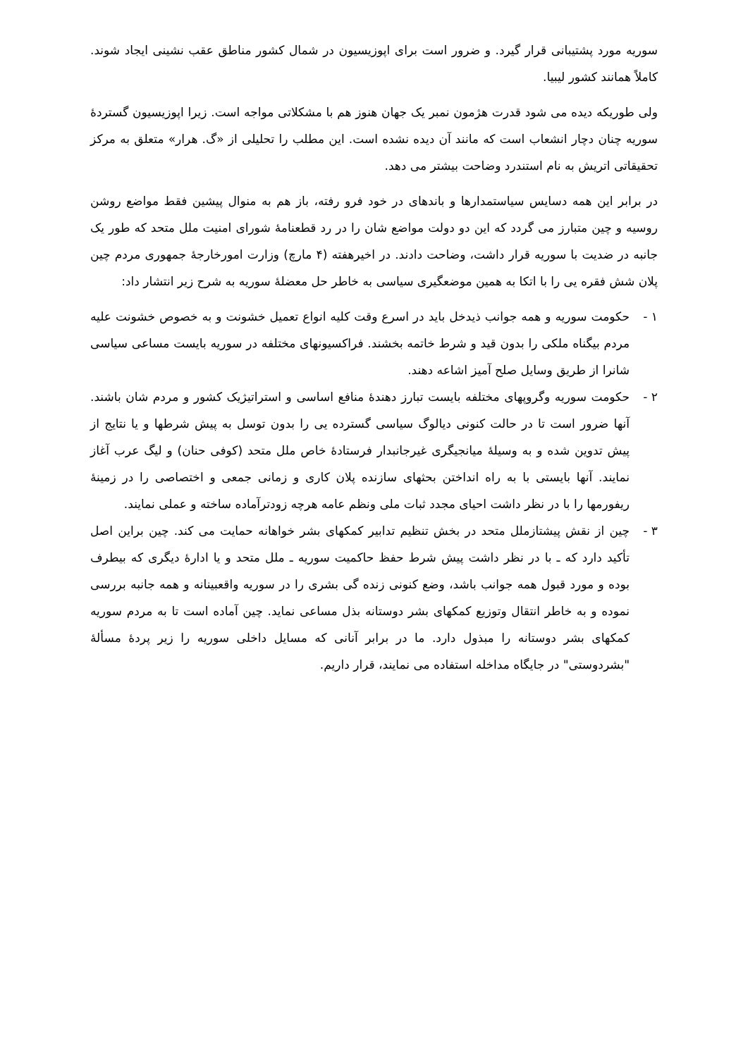سوریه مورد پشتیبانی قرار گیرد. و ضرور است برای اپوزیسیون در شمال کشور مناطق عقب نشینی ایجاد شوند. کاملاً همانند کشور لیبیا.
ولی طوریکه دیده می شود قدرت هژمون نمبر یک جهان هنوز هم با مشکلاتی مواجه است. زیرا اپوزیسیون گستردۀ سوریه چنان دچار انشعاب است که مانند آن دیده نشده است. این مطلب را تحلیلی از «گ. هرار» متعلق به مرکز تحقیقاتی اتریش به نام استندرد وضاحت بیشتر می دهد.
در برابر این همه دسایس سیاستمدارها و باندهای در خود فرو رفته، باز هم به منوال پیشین فقط مواضع روشن روسیه و چین متبارز می گردد که این دو دولت مواضع شان را در رد قطعنامۀ شورای امنیت ملل متحد که طور یک جانبه در ضدیت با سوریه قرار داشت، وضاحت دادند. در اخیرهفته (۴ مارچ) وزارت امورخارجۀ جمهوری مردم چین پلان شش فقره یی را با اتکا به همین موضعگیری سیاسی به خاطر حل معضلۀ سوریه به شرح زیر انتشار داد:
۱ - حکومت سوریه و همه جوانب ذیدخل باید در اسرع وقت کلیه انواع تعمیل خشونت و به خصوص خشونت علیه مردم بیگناه ملکی را بدون قید و شرط خاتمه بخشند. فراکسیونهای مختلفه در سوریه بایست مساعی سیاسی شانرا از طریق وسایل صلح آمیز اشاعه دهند.
۲ - حکومت سوریه وگروپهای مختلفه بایست تبارز دهندۀ منافع اساسی و استراتیژیک کشور و مردم شان باشند. آنها ضرور است تا در حالت کنونی دیالوگ سیاسی گسترده یی را بدون توسل به پیش شرطها و یا نتایج از پیش تدوین شده و به وسیلۀ میانجیگری غیرجانبدار فرستادۀ خاص ملل متحد (کوفی حنان) و لیگ عرب آغاز نمایند. آنها بایستی با به راه انداختن بحثهای سازنده پلان کاری و زمانی جمعی و اختصاصی را در زمینۀ ریفورمها را با در نظر داشت احیای مجدد ثبات ملی ونظم عامه هرچه زودترآماده ساخته و عملی نمایند.
۳ - چین از نقش پیشتازملل متحد در بخش تنظیم تدابیر کمکهای بشر خواهانه حمایت می کند. چین براین اصل تأکید دارد که ـ با در نظر داشت پیش شرط حفظ حاکمیت سوریه ـ ملل متحد و یا ادارۀ دیگری که بیطرف بوده و مورد قبول همه جوانب باشد، وضع کنونی زنده گی بشری را در سوریه واقعبینانه و همه جانبه بررسی نموده و به خاطر انتقال وتوزیع کمکهای بشر دوستانه بذل مساعی نماید. چین آماده است تا به مردم سوریه کمکهای بشر دوستانه را مبذول دارد. ما در برابر آنانی که مسایل داخلی سوریه را زیر پردۀ مسألۀ "بشردوستی" در جایگاه مداخله استفاده می نمایند، قرار داریم.